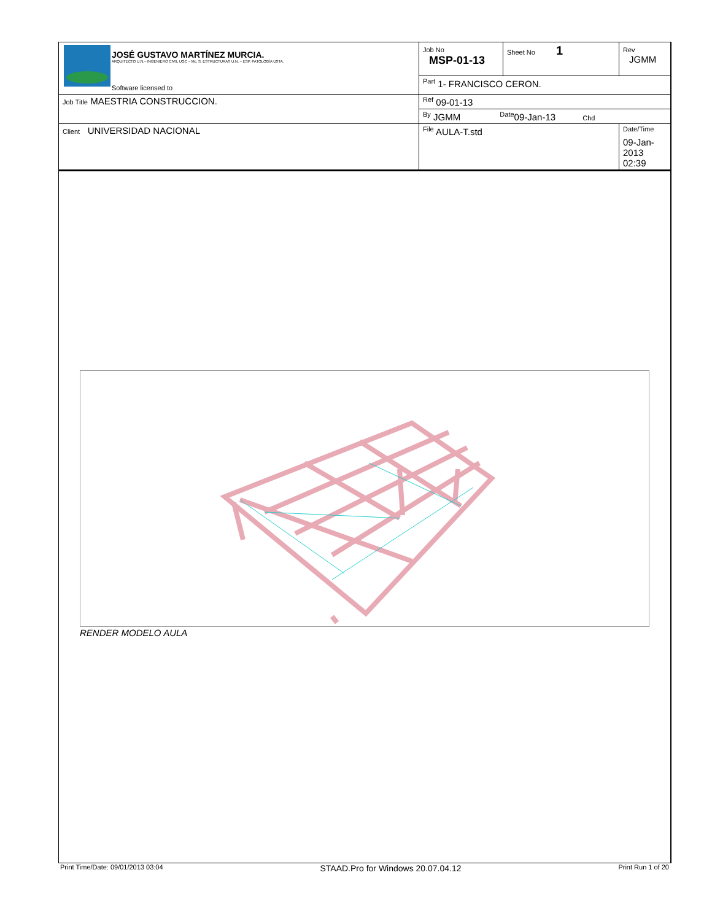| JOSÉ GUSTAVO MARTÍNEZ MURCIA. ARQUITECTO U.N.– INGENIERO CIVIL UGC – Mc. S. ESTRUCTURAS U.N. – ESP. PATOLOGÍA USTA. Software licensed to | Job No MSP-01-13 | Sheet No 1 | Rev JGMM |
| | <sup>Part</sup> 1- FRANCISCO CERON. | | |
| Job Title MAESTRIA CONSTRUCCION. | <sup>Ref</sup> 09-01-13 | | |
| | <sup>By</sup> JGMM <sup>Date</sup>09-Jan-13 Chd | | |
| Client UNIVERSIDAD NACIONAL | <sup>File</sup> AULA-T.std | | <sup>Date/Time</sup> 09-Jan-2013 02:39 |
RENDER MODELO AULA
Print Time/Date: 09/01/2013 03:04 STAAD.Pro for Windows 20.07.04.12 Print Run 1 of 20